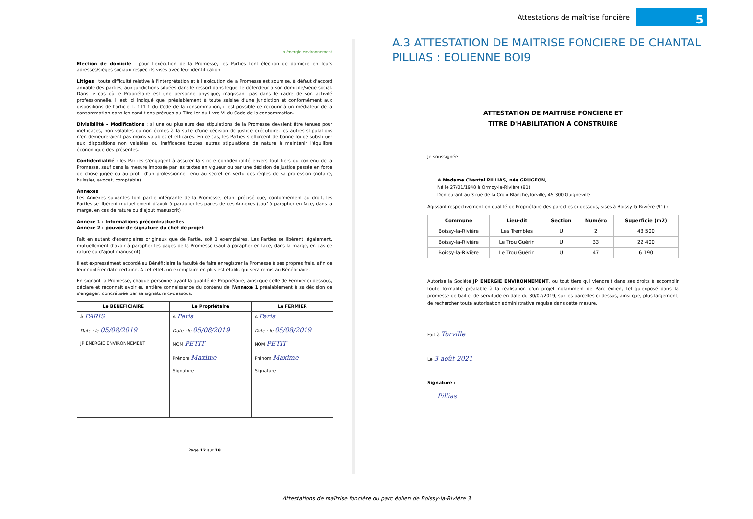Attestations de maîtrise foncière 5
jp énergie environnement
Election de domicile : pour l'exécution de la Promesse, les Parties font élection de domicile en leurs adresses/sièges sociaux respectifs visés avec leur identification.
Litiges : toute difficulté relative à l'interprétation et à l'exécution de la Promesse est soumise, à défaut d'accord amiable des parties, aux juridictions situées dans le ressort dans lequel le défendeur a son domicile/siège social. Dans le cas où le Propriétaire est une personne physique, n'agissant pas dans le cadre de son activité professionnelle, il est ici indiqué que, préalablement à toute saisine d'une juridiction et conformément aux dispositions de l'article L. 111-1 du Code de la consommation, il est possible de recourir à un médiateur de la consommation dans les conditions prévues au Titre Ier du Livre VI du Code de la consommation.
Divisibilité – Modifications : si une ou plusieurs des stipulations de la Promesse devaient être tenues pour inefficaces, non valables ou non écrites à la suite d'une décision de justice exécutoire, les autres stipulations n'en demeureraient pas moins valables et efficaces. En ce cas, les Parties s'efforcent de bonne foi de substituer aux dispositions non valables ou inefficaces toutes autres stipulations de nature à maintenir l'équilibre économique des présentes.
Confidentialité : les Parties s'engagent à assurer la stricte confidentialité envers tout tiers du contenu de la Promesse, sauf dans la mesure imposée par les textes en vigueur ou par une décision de justice passée en force de chose jugée ou au profit d'un professionnel tenu au secret en vertu des règles de sa profession (notaire, huissier, avocat, comptable).
Annexes
Les Annexes suivantes font partie intégrante de la Promesse, étant précisé que, conformément au droit, les Parties se libèrent mutuellement d'avoir à parapher les pages de ces Annexes (sauf à parapher en face, dans la marge, en cas de rature ou d'ajout manuscrit) :
Annexe 1 : Informations précontractuelles
Annexe 2 : pouvoir de signature du chef de projet
Fait en autant d'exemplaires originaux que de Partie, soit 3 exemplaires. Les Parties se libèrent, également, mutuellement d'avoir à parapher les pages de la Promesse (sauf à parapher en face, dans la marge, en cas de rature ou d'ajout manuscrit).
Il est expressément accordé au Bénéficiaire la faculté de faire enregistrer la Promesse à ses propres frais, afin de leur conférer date certaine. A cet effet, un exemplaire en plus est établi, qui sera remis au Bénéficiaire.
En signant la Promesse, chaque personne ayant la qualité de Propriétaire, ainsi que celle de Fermier ci-dessous, déclare et reconnaît avoir eu entière connaissance du contenu de l'Annexe 1 préalablement à sa décision de s'engager, concrétisée par sa signature ci-dessous.
| Le BENEFICIAIRE | Le Propriétaire | Le FERMIER |
| --- | --- | --- |
| À PARIS Date : le 05/08/2019 JP ENERGIE ENVIRONNEMENT | À Paris Date : le 05/08/2019 NOM PETIT Prénom Maxime Signature | À Paris Date : le 05/08/2019 NOM PETIT Prénom Maxime Signature |
Page 12 sur 18
A.3 ATTESTATION DE MAITRISE FONCIERE DE CHANTAL PILLIAS : EOLIENNE BOI9
ATTESTATION DE MAITRISE FONCIERE ET
TITRE D'HABILITATION A CONSTRUIRE
Je soussignée
❖ Madame Chantal PILLIAS, née GRUGEON,
Né le 27/01/1948 à Ormoy-la-Rivière (91)
Demeurant au 3 rue de la Croix Blanche,Torville, 45 300 Guigneville
Agissant respectivement en qualité de Propriétaire des parcelles ci-dessous, sises à Boissy-la-Rivière (91) :
| Commune | Lieu-dit | Section | Numéro | Superficie (m2) |
| --- | --- | --- | --- | --- |
| Boissy-la-Rivière | Les Trembles | U | 2 | 43 500 |
| Boissy-la-Rivière | Le Trou Guérin | U | 33 | 22 400 |
| Boissy-la-Rivière | Le Trou Guérin | U | 47 | 6 190 |
Autorise la Société JP ENERGIE ENVIRONNEMENT, ou tout tiers qui viendrait dans ses droits à accomplir toute formalité préalable à la réalisation d'un projet notamment de Parc éolien, tel qu'exposé dans la promesse de bail et de servitude en date du 30/07/2019, sur les parcelles ci-dessus, ainsi que, plus largement, de rechercher toute autorisation administrative requise dans cette mesure.
Fait à Torville
Le 3 août 2021
Signature :
Pillias
Attestations de maîtrise foncière du parc éolien de Boissy-la-Rivière 3